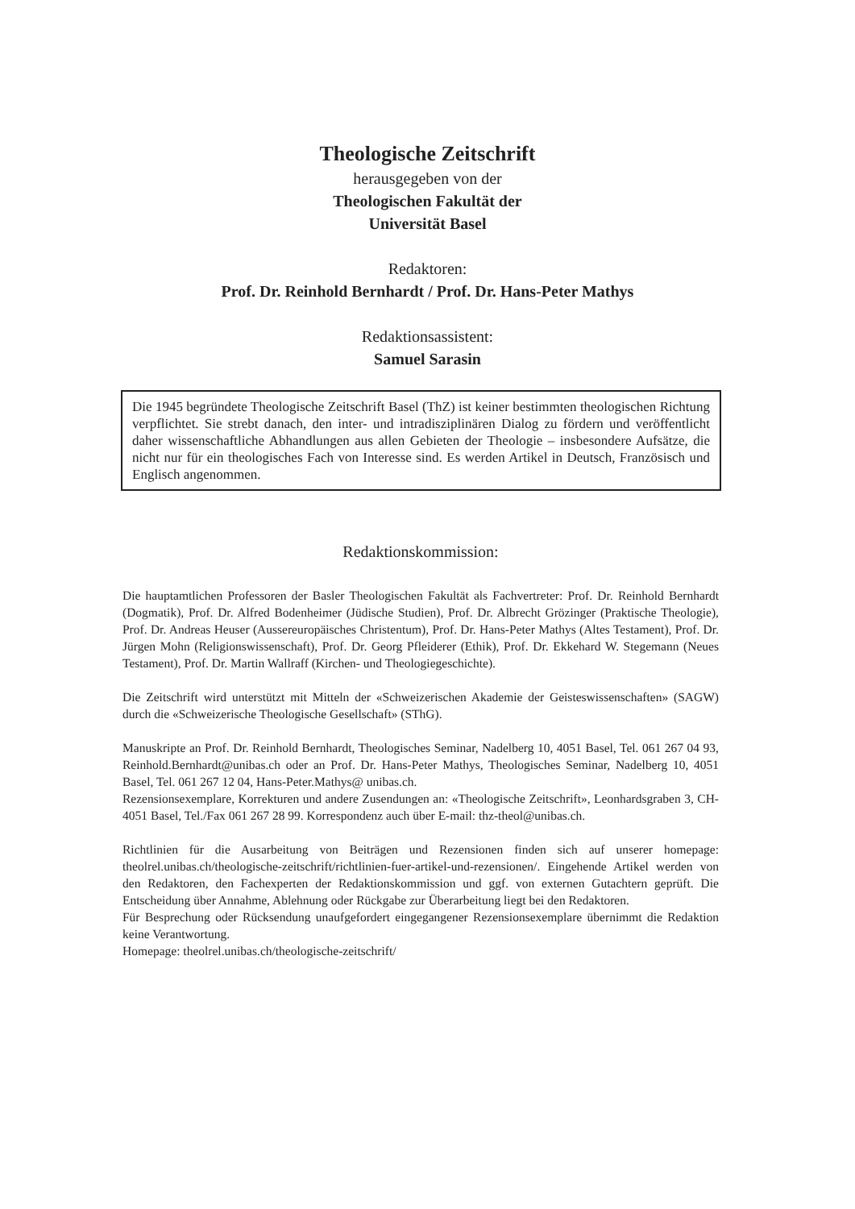Theologische Zeitschrift
herausgegeben von der
Theologischen Fakultät der
Universität Basel
Redaktoren:
Prof. Dr. Reinhold Bernhardt / Prof. Dr. Hans-Peter Mathys
Redaktionsassistent:
Samuel Sarasin
Die 1945 begründete Theologische Zeitschrift Basel (ThZ) ist keiner bestimmten theologischen Richtung verpflichtet. Sie strebt danach, den inter- und intradisziplinären Dialog zu fördern und veröffentlicht daher wissenschaftliche Abhandlungen aus allen Gebieten der Theologie – insbesondere Aufsätze, die nicht nur für ein theologisches Fach von Interesse sind. Es werden Artikel in Deutsch, Französisch und Englisch angenommen.
Redaktionskommission:
Die hauptamtlichen Professoren der Basler Theologischen Fakultät als Fachvertreter: Prof. Dr. Reinhold Bernhardt (Dogmatik), Prof. Dr. Alfred Bodenheimer (Jüdische Studien), Prof. Dr. Albrecht Grözinger (Praktische Theologie), Prof. Dr. Andreas Heuser (Aussereuropäisches Christentum), Prof. Dr. Hans-Peter Mathys (Altes Testament), Prof. Dr. Jürgen Mohn (Religionswissenschaft), Prof. Dr. Georg Pfleiderer (Ethik), Prof. Dr. Ekkehard W. Stegemann (Neues Testament), Prof. Dr. Martin Wallraff (Kirchen- und Theologiegeschichte).
Die Zeitschrift wird unterstützt mit Mitteln der «Schweizerischen Akademie der Geisteswissenschaften» (SAGW) durch die «Schweizerische Theologische Gesellschaft» (SThG).
Manuskripte an Prof. Dr. Reinhold Bernhardt, Theologisches Seminar, Nadelberg 10, 4051 Basel, Tel. 061 267 04 93, Reinhold.Bernhardt@unibas.ch oder an Prof. Dr. Hans-Peter Mathys, Theologisches Seminar, Nadelberg 10, 4051 Basel, Tel. 061 267 12 04, Hans-Peter.Mathys@ unibas.ch.
Rezensionsexemplare, Korrekturen und andere Zusendungen an: «Theologische Zeitschrift», Leonhardsgraben 3, CH-4051 Basel, Tel./Fax 061 267 28 99. Korrespondenz auch über E-mail: thz-theol@unibas.ch.
Richtlinien für die Ausarbeitung von Beiträgen und Rezensionen finden sich auf unserer homepage: theolrel.unibas.ch/theologische-zeitschrift/richtlinien-fuer-artikel-und-rezensionen/. Eingehende Artikel werden von den Redaktoren, den Fachexperten der Redaktionskommission und ggf. von externen Gutachtern geprüft. Die Entscheidung über Annahme, Ablehnung oder Rückgabe zur Überarbeitung liegt bei den Redaktoren.
Für Besprechung oder Rücksendung unaufgefordert eingegangener Rezensionsexemplare übernimmt die Redaktion keine Verantwortung.
Homepage: theolrel.unibas.ch/theologische-zeitschrift/